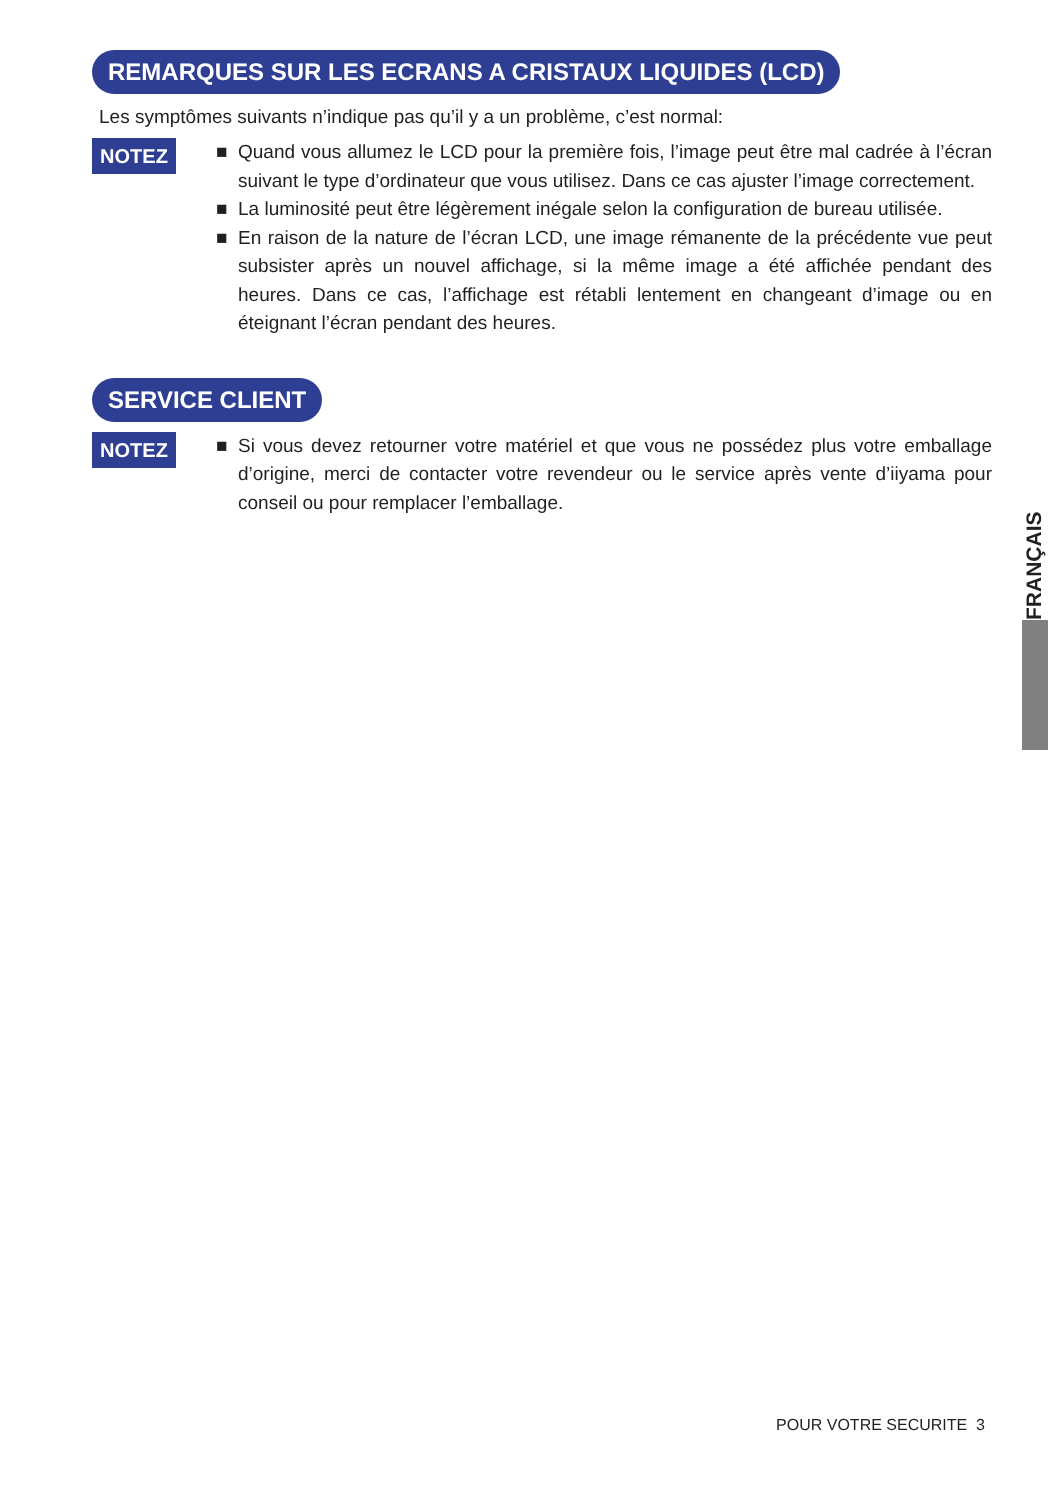REMARQUES SUR LES ECRANS A CRISTAUX LIQUIDES (LCD)
Les symptômes suivants n’indique pas qu’il y a un problème, c’est normal:
NOTEZ
■ Quand vous allumez le LCD pour la première fois, l’image peut être mal cadrée à l’écran suivant le type d’ordinateur que vous utilisez. Dans ce cas ajuster l’image correctement.
■ La luminosité peut être légèrement inégale selon la configuration de bureau utilisée.
■ En raison de la nature de l’écran LCD, une image rémanente de la précédente vue peut subsister après un nouvel affichage, si la même image a été affichée pendant des heures. Dans ce cas, l’affichage est rétabli lentement en changeant d’image ou en éteignant l’écran pendant des heures.
SERVICE CLIENT
NOTEZ
■ Si vous devez retourner votre matériel et que vous ne possédez plus votre emballage d’origine, merci de contacter votre revendeur ou le service après vente d’iiyama pour conseil ou pour remplacer l’emballage.
FRANÇAIS
POUR VOTRE SECURITE 3